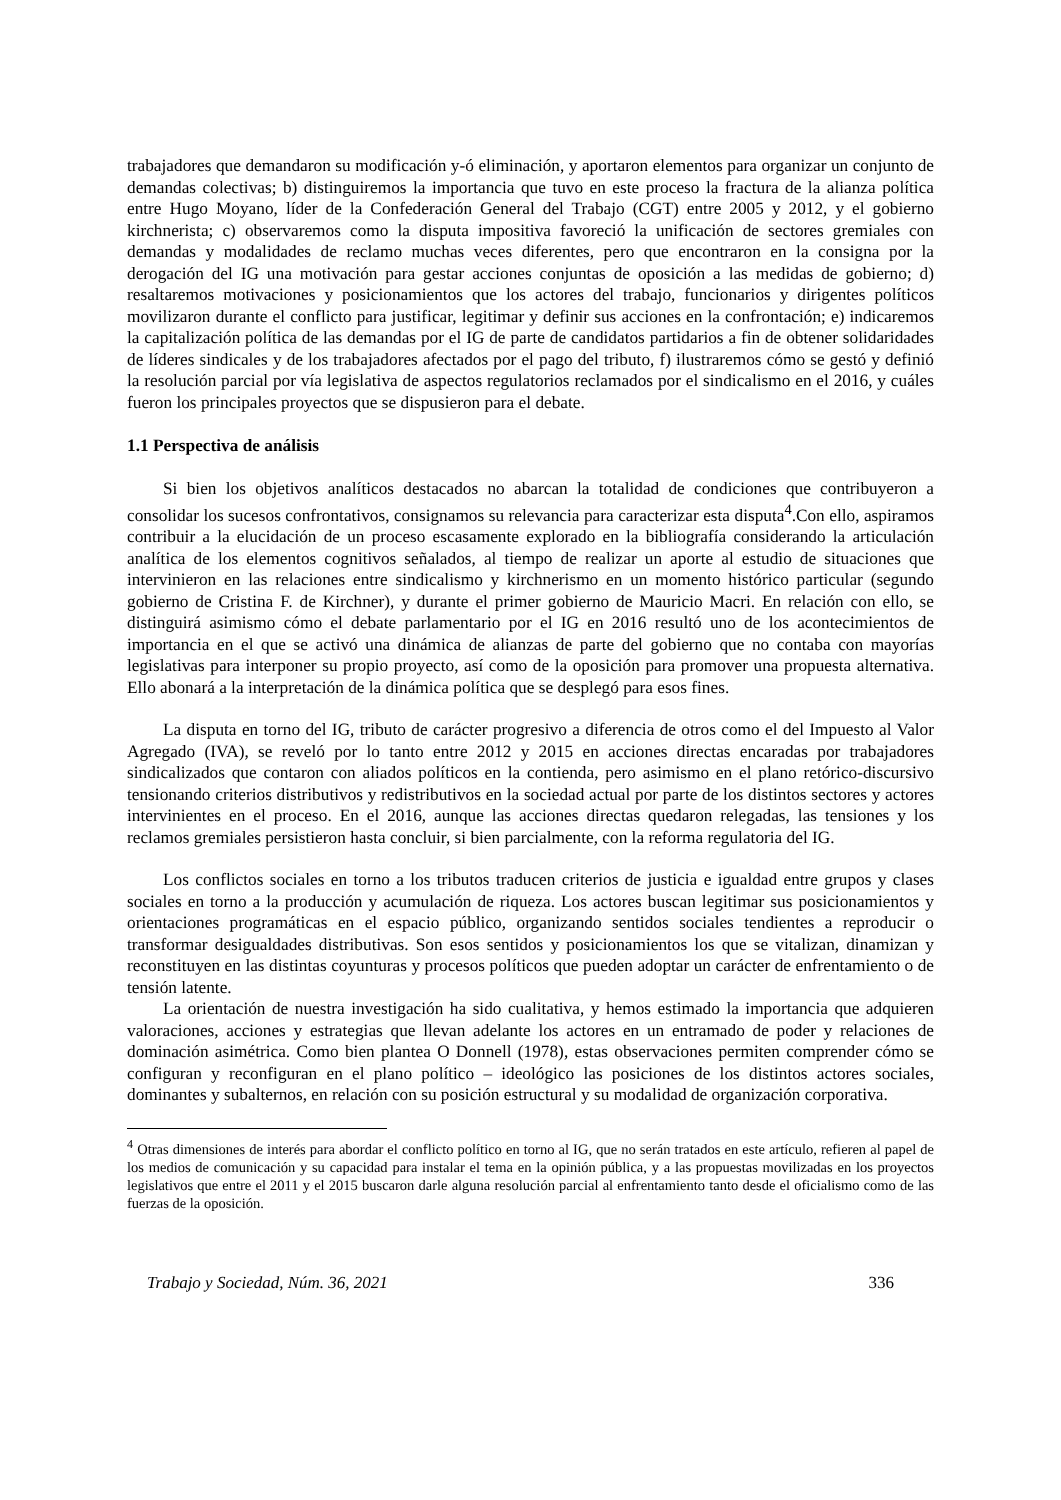trabajadores que demandaron su modificación y-ó eliminación, y aportaron elementos para organizar un conjunto de demandas colectivas; b) distinguiremos la importancia que tuvo en este proceso la fractura de la alianza política entre Hugo Moyano, líder de la Confederación General del Trabajo (CGT) entre 2005 y 2012, y el gobierno kirchnerista; c) observaremos como la disputa impositiva favoreció la unificación de sectores gremiales con demandas y modalidades de reclamo muchas veces diferentes, pero que encontraron en la consigna por la derogación del IG una motivación para gestar acciones conjuntas de oposición a las medidas de gobierno; d) resaltaremos motivaciones y posicionamientos que los actores del trabajo, funcionarios y dirigentes políticos movilizaron durante el conflicto para justificar, legitimar y definir sus acciones en la confrontación; e) indicaremos la capitalización política de las demandas por el IG de parte de candidatos partidarios a fin de obtener solidaridades de líderes sindicales y de los trabajadores afectados por el pago del tributo, f) ilustraremos cómo se gestó y definió la resolución parcial por vía legislativa de aspectos regulatorios reclamados por el sindicalismo en el 2016, y cuáles fueron los principales proyectos que se dispusieron para el debate.
1.1 Perspectiva de análisis
Si bien los objetivos analíticos destacados no abarcan la totalidad de condiciones que contribuyeron a consolidar los sucesos confrontativos, consignamos su relevancia para caracterizar esta disputa<sup>4</sup>.Con ello, aspiramos contribuir a la elucidación de un proceso escasamente explorado en la bibliografía considerando la articulación analítica de los elementos cognitivos señalados, al tiempo de realizar un aporte al estudio de situaciones que intervinieron en las relaciones entre sindicalismo y kirchnerismo en un momento histórico particular (segundo gobierno de Cristina F. de Kirchner), y durante el primer gobierno de Mauricio Macri. En relación con ello, se distinguirá asimismo cómo el debate parlamentario por el IG en 2016 resultó uno de los acontecimientos de importancia en el que se activó una dinámica de alianzas de parte del gobierno que no contaba con mayorías legislativas para interponer su propio proyecto, así como de la oposición para promover una propuesta alternativa. Ello abonará a la interpretación de la dinámica política que se desplegó para esos fines.
La disputa en torno del IG, tributo de carácter progresivo a diferencia de otros como el del Impuesto al Valor Agregado (IVA), se reveló por lo tanto entre 2012 y 2015 en acciones directas encaradas por trabajadores sindicalizados que contaron con aliados políticos en la contienda, pero asimismo en el plano retórico-discursivo tensionando criterios distributivos y redistributivos en la sociedad actual por parte de los distintos sectores y actores intervinientes en el proceso. En el 2016, aunque las acciones directas quedaron relegadas, las tensiones y los reclamos gremiales persistieron hasta concluir, si bien parcialmente, con la reforma regulatoria del IG.
Los conflictos sociales en torno a los tributos traducen criterios de justicia e igualdad entre grupos y clases sociales en torno a la producción y acumulación de riqueza. Los actores buscan legitimar sus posicionamientos y orientaciones programáticas en el espacio público, organizando sentidos sociales tendientes a reproducir o transformar desigualdades distributivas. Son esos sentidos y posicionamientos los que se vitalizan, dinamizan y reconstituyen en las distintas coyunturas y procesos políticos que pueden adoptar un carácter de enfrentamiento o de tensión latente.
La orientación de nuestra investigación ha sido cualitativa, y hemos estimado la importancia que adquieren valoraciones, acciones y estrategias que llevan adelante los actores en un entramado de poder y relaciones de dominación asimétrica. Como bien plantea O Donnell (1978), estas observaciones permiten comprender cómo se configuran y reconfiguran en el plano político – ideológico las posiciones de los distintos actores sociales, dominantes y subalternos, en relación con su posición estructural y su modalidad de organización corporativa.
<sup>4</sup> Otras dimensiones de interés para abordar el conflicto político en torno al IG, que no serán tratados en este artículo, refieren al papel de los medios de comunicación y su capacidad para instalar el tema en la opinión pública, y a las propuestas movilizadas en los proyectos legislativos que entre el 2011 y el 2015 buscaron darle alguna resolución parcial al enfrentamiento tanto desde el oficialismo como de las fuerzas de la oposición.
Trabajo y Sociedad, Núm. 36, 2021 336